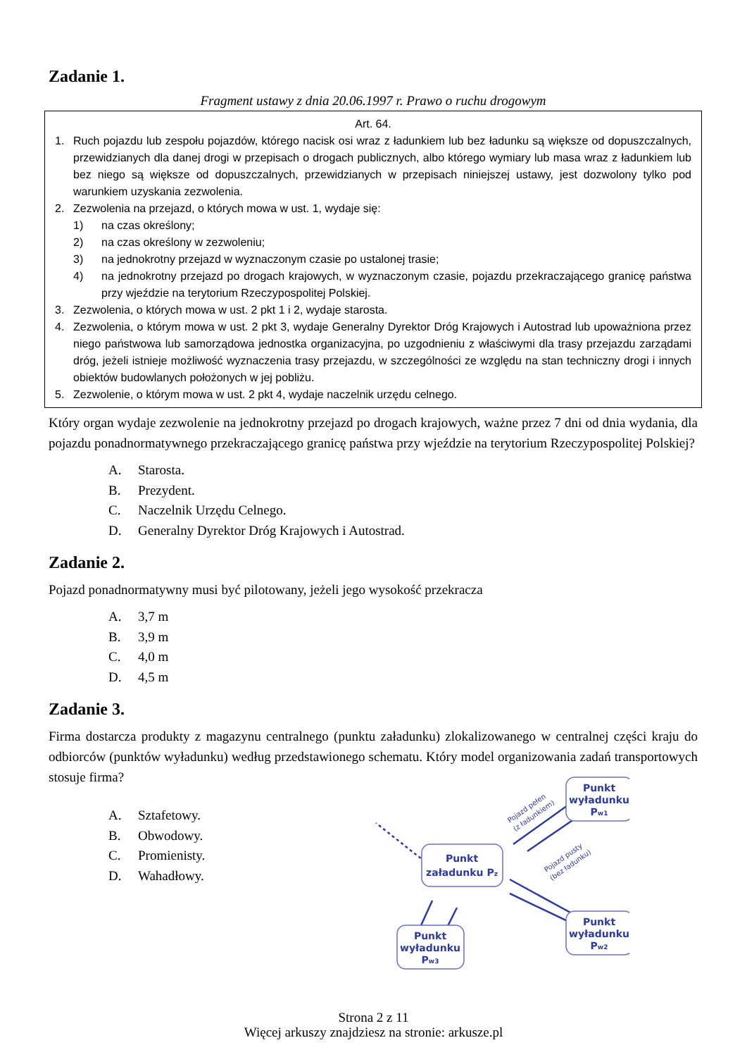Zadanie 1.
Fragment ustawy z dnia 20.06.1997 r. Prawo o ruchu drogowym
Art. 64.
1. Ruch pojazdu lub zespołu pojazdów, którego nacisk osi wraz z ładunkiem lub bez ładunku są większe od dopuszczalnych, przewidzianych dla danej drogi w przepisach o drogach publicznych, albo którego wymiary lub masa wraz z ładunkiem lub bez niego są większe od dopuszczalnych, przewidzianych w przepisach niniejszej ustawy, jest dozwolony tylko pod warunkiem uzyskania zezwolenia.
2. Zezwolenia na przejazd, o których mowa w ust. 1, wydaje się:
1) na czas określony;
2) na czas określony w zezwoleniu;
3) na jednokrotny przejazd w wyznaczonym czasie po ustalonej trasie;
4) na jednokrotny przejazd po drogach krajowych, w wyznaczonym czasie, pojazdu przekraczającego granicę państwa przy wjeździe na terytorium Rzeczypospolitej Polskiej.
3. Zezwolenia, o których mowa w ust. 2 pkt 1 i 2, wydaje starosta.
4. Zezwolenia, o którym mowa w ust. 2 pkt 3, wydaje Generalny Dyrektor Dróg Krajowych i Autostrad lub upoważniona przez niego państwowa lub samorządowa jednostka organizacyjna, po uzgodnieniu z właściwymi dla trasy przejazdu zarządami dróg, jeżeli istnieje możliwość wyznaczenia trasy przejazdu, w szczególności ze względu na stan techniczny drogi i innych obiektów budowlanych położonych w jej pobliżu.
5. Zezwolenie, o którym mowa w ust. 2 pkt 4, wydaje naczelnik urzędu celnego.
Który organ wydaje zezwolenie na jednokrotny przejazd po drogach krajowych, ważne przez 7 dni od dnia wydania, dla pojazdu ponadnormatywnego przekraczającego granicę państwa przy wjeździe na terytorium Rzeczypospolitej Polskiej?
A. Starosta.
B. Prezydent.
C. Naczelnik Urzędu Celnego.
D. Generalny Dyrektor Dróg Krajowych i Autostrad.
Zadanie 2.
Pojazd ponadnormatywny musi być pilotowany, jeżeli jego wysokość przekracza
A. 3,7 m
B. 3,9 m
C. 4,0 m
D. 4,5 m
Zadanie 3.
Firma dostarcza produkty z magazynu centralnego (punktu załadunku) zlokalizowanego w centralnej części kraju do odbiorców (punktów wyładunku) według przedstawionego schematu. Który model organizowania zadań transportowych stosuje firma?
A. Sztafetowy.
B. Obwodowy.
C. Promienisty.
D. Wahadłowy.
Punkt
załadunku Pz
Punkt
wyładunku
Pw1
Punkt
wyładunku
Pw2
Punkt
wyładunku
Pw3
Pojazd pełen
(z ładunkiem)
Pojazd pusty
(bez ładunku)
Strona 2 z 11
Więcej arkuszy znajdziesz na stronie: arkusze.pl